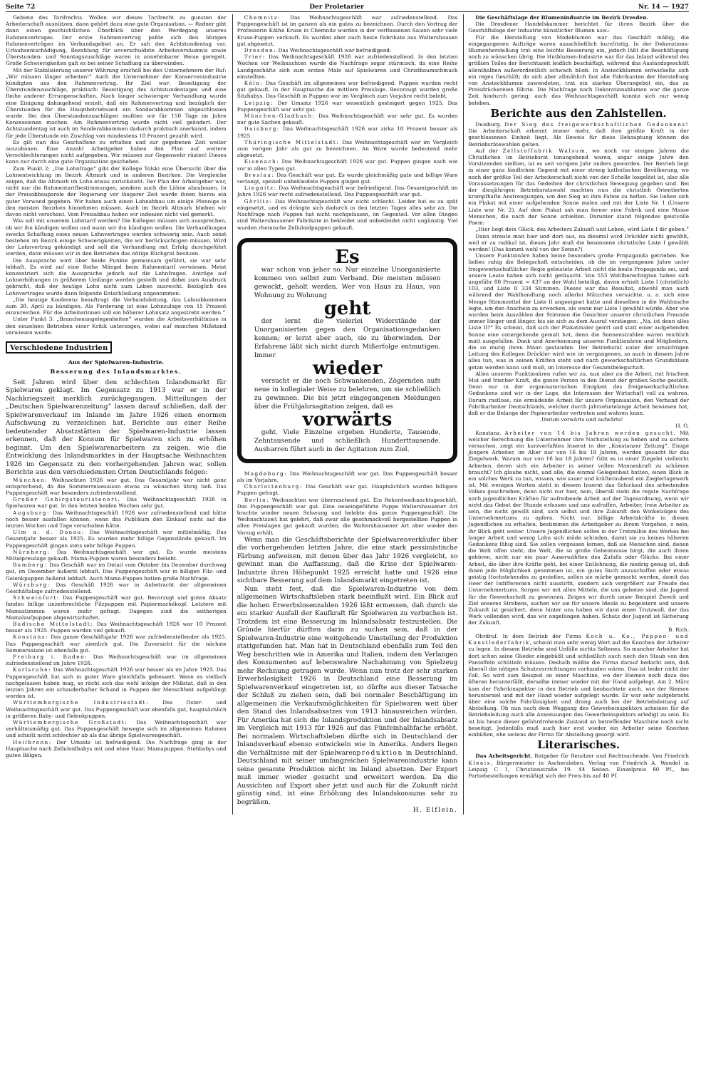Seite 72 Der Proletarier Nr. 14 — 1927
Gebiete des Tarifrechts. Wollen wir dieses Tarifrecht zu gunsten der Arbeiterschaft ausnützen, dann gehört dazu eine gute Organisation. — Redner gibt dann einen geschichtlichen Überblick über den Werdegang unseres Rahmenvertrages. Der erste Rahmenvertrag paßte sich den übrigen Rahmenverträgen im Verbandsgebiet an. Er sah den Achtstundentag vor. Urlaubsentschädigung, Bezahlung für unverschuldete Arbeitsversäumnis sowie Überstunden- und Sonntagszuschläge waren in annehmbarer Weise geregelt. Große Schwierigkeiten galt es bei seiner Schaffung zu überwinden.
Mit der Stabilisierung unserer Währung erscholl bei den Unternehmern der Ruf: „Wir müssen länger arbeiten!“ Auch die Unternehmer der Konservenindustrie kündigten uns den Rahmenvertrag. Ihr Ziel war: Beseitigung der Überstundenzuschläge, praktisch: Beseitigung des Achtstundentages und eine Reihe anderer Errungenschaften. Nach langer schwieriger Verhandlung wurde eine Einigung dahingehend erzielt, daß ein Rahmenvertrag und bezüglich der Überstunden für die Hauptbetriebszeit ein Sonderabkommen abgeschlossen wurde. Bei den Überstundenzuschlägen mußten wir für 150 Tage im Jahre Konzessionen machen. Am Rahmenvertrag wurde nicht viel geändert. Der Achtstundentag ist auch im Sonderabkommen dadurch praktisch anerkannt, indem für jede Überstunde ein Zuschlag von mindestens 10 Prozent gezahlt wird.
Es gilt nun das Geschaffene zu erhalten und zur gegebenen Zeit weiter auszubauen. Eine Anzahl Arbeitgeber haben den Plan auf weitere Verschlechterungen nicht aufgegeben. Wir müssen zur Gegenwehr rüsten! Dieses kann nur durch eine gute Organisation geschehen.
Zum Punkt 2: „Die Lohnfrage“ gibt der Kollege Tolski eine Übersicht über die Lohnentwicklung im Bezirk Altmark und in anderen Bezirken. Die Vergleiche zeigen, daß die Altmark im Lohn etwas zurücksteht. Der Plan der Arbeitgeber war, nicht nur die Rahmentarifbestimmungen, sondern auch die Löhne abzubauen. In der Preisabbauparole der Regierung vor längerer Zeit wurde ihnen hierzu ein guter Vorwand gegeben. Wir haben auch einen Lohnabbau um einige Pfennige in den meisten Bezirken hinnehmen müssen. Auch im Bezirk Altmark blieben wir davon nicht verschont. Vom Preisabbau haben wir indessen nicht viel gemerkt.
Was soll mit unserem Lohntarif werden? Die Kollegen müssen sich aussprechen, ob wir ihn kündigen wollen und wann wir ihn kündigen wollen. Die Verhandlungen zwecks Schaffung eines neuen Lohnvertrages werden schwierig sein. Auch sonst bestehen im Bezirk einige Schwierigkeiten, die wir berücksichtigen müssen. Wird der Lohnvertrag gekündigt und soll die Verhandlung mit Erfolg durchgeführt werden, dann müssen wir in den Betrieben das nötige Rückgrat besitzen.
Die Aussprache wird über beide Punkte gemeinsam geführt, sie war sehr lebhaft. Es wird auf eine Reihe Mängel beim Rahmentarif verwiesen. Meist konzentriert sich die Aussprache jedoch auf die Lohnfragen. Anträge auf Lohnerhöhungen in größerem Umfange werden gestellt und dabei zum Ausdruck gebracht, daß der heutige Lohn nicht zum Leben ausreicht. Bezüglich des Lohnvertrages wurde dann folgende Entschließung angenommen:
„Die heutige Konferenz beauftragt die Verbandsleitung, das Lohnabkommen zum 30. April zu kündigen. Als Forderung ist eine Lohnzulage von 15 Prozent einzureichen. Für die Arbeiterinnen soll ein höherer Lohnsatz angestrebt werden.“
Unter Punkt 3: „Branchenangelegenheiten“ wurden die Arbeitsverhältnisse in den einzelnen Betrieben einer Kritik unterzogen, wobei auf manchen Mißstand verwiesen wurde.
Verschiedene Industrien
Aus der Spielwaren-Industrie.
Besserung des Inlandsmarktes.
Seit Jahren wird über den schlechten Inlandsmarkt für Spielwaren geklagt. Im Gegensatz zu 1913 war er in der Nachkriegszeit merklich zurückgegangen. Mitteilungen der „Deutschen Spielwarenzeitung“ lassen darauf schließen, daß der Spielwarenverkauf im Inlande im Jahre 1926 einen enormen Aufschwung zu verzeichnen hat. Berichte aus einer Reihe bedeutender Absatzstätten der Spielwaren-Industrie lassen erkennen, daß der Konsum für Spielwaren sich zu erhöhen beginnt. Um den Spielwarenarbeitern zu zeigen, wie die Entwicklung des Inlandsmarktes in der Hauptsache Weihnachten 1926 im Gegensatz zu den vorhergehenden Jahren war, sollen Berichte aus den verschiedensten Orten Deutschlands folgen:
München: Weihnachten 1926 war gut. Das Gesamtjahr war nicht ganz entsprechend, da die Sommerreisesaison etwas zu wünschen übrig ließ. Das Puppengeschäft war besonders zufriedenstellend.
Großer Gebirgstouristenort: Das Weihnachtsgeschäft 1926 in Spielwaren war gut. In den letzten beiden Wochen sehr gut.
Augsburg: Das Weihnachtsgeschäft 1926 war zufriedenstellend und hätte noch besser ausfallen können, wenn das Publikum den Einkauf nicht auf die letzten Wochen und Tage verschoben hätte.
Ulm a. d. Donau: Das Weihnachtsgeschäft war mittelmäßig. Das Gesamtjahr besser als 1925. Es wurden mehr billige Gegenstände gekauft. Im Puppengeschäft gingen stets sehr billige Puppen.
Nürnberg: Das Weihnachtsgeschäft war gut. Es wurde meistens Mittelpreislage gekauft. Mama-Puppen waren besonders beliebt.
Bamberg: Das Geschäft war im Detail vom Oktober bis Dezember durchweg gut, im Dezember äußerst lebhaft. Das Puppengeschäft war in billigen Filz- und Gelenkpuppen äußerst lebhaft. Auch Mama-Puppen hatten große Nachfrage.
Würzburg: Das Geschäft 1926 war in Anbetracht der allgemeinen Geschäftslage zufriedenstellend.
Schweinfurt: Das Puppengeschäft war gut. Bevorzugt und guten Absatz fanden billige unzerbrechliche Filzpuppen mit Papiermachékopf. Letztere mit Mamastimmen waren mehr gefragt. Dagegen sind die seitherigen Mamalaufpuppen abgewirtschaftet.
Badische Mittelstadt: Das Weihnachtsgeschäft 1926 war 10 Prozent besser als 1925. Puppen wurden viel gekauft.
Konstanz: Das ganze Geschäftsjahr 1926 war zufriedenstellender als 1925. Das Puppengeschäft war ziemlich gut. Die Zuversicht für die nächste Sommersaison ist ebenfalls gut.
Freiburg i. Baden: Das Weihnachtsgeschäft war im allgemeinen zufriedenstellend im Jahre 1926.
Karlsruhe: Das Weihnachtsgeschäft 1926 war besser als im Jahre 1925. Das Puppengeschäft hat sich in guter Ware gleichfalls gebessert. Wenn es vielfach nachgelassen haben mag, so rächt sich das wohl infolge der Mißstat, daß in den letzten Jahren ein schauderhafter Schund in Puppen der Menschheit aufgehängt worden ist.
Württembergische Industriestadt: Das Oster- und Weihnachtsgeschäft war gut. Das Puppengeschäft war ebenfalls gut, hauptsächlich in größeren Baby- und Gelenkpuppen.
Württembergische Großstadt: Das Weihnachtsgeschäft war verhältnismäßig gut. Das Puppengeschäft bewegte sich im allgemeinen Rahmen und schnitt nicht schlechter ab als das übrige Spielwarengeschäft.
Heilbronn: Der Umsatz ist befriedigend. Die Nachfrage ging in der Hauptsache nach Zelluloidbabys mit und ohne Haar, Mamapuppen, Stehbabys und guten Bälgen.
Chemnitz: Das Weihnachtsgeschäft war zufriedenstellend. Das Puppengeschäft ist im ganzen als ein gutes zu bezeichnen. Durch den Vortrag der Professorin Käthe Kruse in Chemnitz wurden in der verflossenen Saison sehr viele Kruse-Puppen verkauft. Es wurden aber auch beste Fabrikate aus Waltershausen gut abgesetzt.
Dresden: Das Weihnachtsgeschäft war befriedigend.
Trier: Das Weihnachtsgeschäft 1926 war zufriedenstellend. In den letzten Wochen vor Weihnachten wurde die Nachfrage sogar stürmisch, da eine Reihe Landgeschäfte sich zum ersten Male auf Spielwaren und Christbaumschmuck einstellten.
Köln: Das Geschäft im allgemeinen war befriedigend. Puppen wurden recht gut gekauft. In der Hauptsache die mittlere Preislage. Bevorzugt wurden große Sitzbabys. Das Geschäft in Puppen war im Vergleich zum Vorjahre recht belebt.
Leipzig: Der Umsatz 1926 war wesentlich gesteigert gegen 1925. Das Puppengeschäft war sehr gut.
München-Gladbach: Das Weihnachtsgeschäft war sehr gut. Es wurden nur gute Sachen gekauft.
Duisburg: Das Weihnachtsgeschäft 1926 war zirka 10 Prozent besser als 1925.
Thüringische Mittelstadt: Das Weihnachtsgeschäft war im Vergleich zum vorigen Jahr als gut zu bezeichnen. An Ware wurde bedeutend mehr abgesetzt.
Eisenach: Das Weihnachtsgeschäft 1926 war gut. Puppen gingen nach wie vor in allen Typen gut.
Breslau: Das Geschäft war gut. Es wurde gleichmäßig gute und billige Ware verlangt, speziell unbekleidete Puppen gingen gut.
Liegnitz: Das Weihnachtsgeschäft war befriedigend. Das Gesamtgeschäft im Jahre 1926 war recht zufriedenstellend. Das Puppengeschäft war gut.
Görlitz: Das Weihnachtsgeschäft war nicht schlecht. Leider hat es zu spät eingesetzt, und es drängte sich dadurch in den letzten Tagen alles sehr an. Die Nachfrage nach Puppen hat nicht nachgelassen, im Gegenteil. Vor allen Dingen sind Waltershausener Fabrikate in bekleidet und unbekleidet nicht ungünstig. Viel wurden rheinische Zelluloidpuppen gekauft.
Es
war schon von jeher so: Nur einzelne Unorganisierte kommen von selbst zum Verband. Die meisten müssen geweckt, geholt werden. Wer von Haus zu Haus, von Wohnung zu Wohnung
geht
der lernt die vielerlei Widerstände der Unorganisierten gegen den Organisationsgedanken kennen; er lernt aber auch, sie zu überwinden. Der Erfahrene läßt sich nicht durch Mißerfolge entmutigen. Immer
wieder
versucht er die noch Schwankenden, Zögernden aufs neue in kollegialer Weise zu belehren, um sie schließlich zu gewinnen. Die bis jetzt eingegangenen Meldungen über die Frühjahrsagitation zeigen, daß es
vorwärts
geht. Viele Einzelne ergeben Hunderte, Tausende, Zehntausende und schließlich Hunderttausende. Ausharren führt auch in der Agitation zum Ziel.
Magdeburg: Das Weihnachtsgeschäft war gut. Das Puppengeschäft besser als im Vorjahre.
Charlottenburg: Das Geschäft war gut. Hauptsächlich wurden billigere Puppen gefragt.
Berlin: Weihnachten war überraschend gut. Ein Rekordweihnachtsgeschäft. Das Puppengeschäft war gut. Eine neueingeführte Puppe Waltershausener Art brachte wieder neuen Schwung und belebte das ganze Puppengeschäft. Die Weihnachtszeit hat gelehrt, daß zwar alle geschmackvoll hergestellten Puppen in allen Preislagen gut gekauft wurden, die Waltershausener Art aber wieder den Vorzug erhält.
Wenn man die Geschäftsberichte der Spielwarenverkäufer über die vorhergehenden letzten Jahre, die eine stark pessimistische Färbung aufweisen, mit denen über das Jahr 1926 vergleicht, so gewinnt man die Auffassung, daß die Krise der Spielwaren-Industrie ihren Höhepunkt 1925 erreicht hatte und 1926 eine sichtbare Besserung auf dem Inlandsmarkt eingetreten ist.
Nun steht fest, daß die Spielwaren-Industrie von dem allgemeinen Wirtschaftsleben stark beeinflußt wird. Ein Blick auf die hohen Erwerbslosenzahlen 1926 läßt ermessen, daß durch sie ein starker Ausfall der Kaufkraft für Spielwaren zu verbuchen ist. Trotzdem ist eine Besserung im Inlandsabsatz festzustellen. Die Gründe hierfür dürften darin zu suchen sein, daß in der Spielwaren-Industrie eine weitgehende Umstellung der Produktion stattgefunden hat. Man hat in Deutschland ebenfalls zum Teil den Weg beschritten wie in Amerika und Italien, indem den Verlangen des Konsumenten auf lebenswahre Nachahmung von Spielzeug mehr Rechnung getragen wurde. Wenn nun trotz der sehr starken Erwerbslosigkeit 1926 in Deutschland eine Besserung im Spielwarenverkauf eingetreten ist, so dürfte aus dieser Tatsache der Schluß zu ziehen sein, daß bei normaler Beschäftigung im allgemeinen die Verkaufsmöglichkeiten für Spielwaren weit über den Stand des Inlandsabsatzes von 1913 hinausreichen würden. Für Amerika hat sich die Inlandsproduktion und der Inlandsabsatz im Vergleich mit 1913 für 1926 auf das Fünfeinhalbfache erhöht. Bei normalem Wirtschaftsleben dürfte sich in Deutschland der Inlandsverkauf ebenso entwickeln wie in Amerika. Anders liegen die Verhältnisse mit der Spielwarenproduktion in Deutschland. Deutschland mit seiner umfangreichen Spielwarenindustrie kann seine gesamte Produktion nicht im Inland absetzen. Der Export muß immer wieder gesucht und erweitert werden. Da die Aussichten auf Export aber jetzt und auch für die Zukunft nicht günstig sind, ist eine Erhöhung des Inlandskonsums sehr zu begrüßen.
H. Elflein.
Die Geschäftslage der Blumenindustrie im Bezirk Dresden.
Die Dresdener Handelskammer berichtet für ihren Bezirk über die Geschäftslage der Industrie künstlicher Blumen usw.:
Für die Herstellung von Modeblumen war das Geschäft mäßig; die eingegangenen Aufträge waren ausschließlich kurzfristig. In der Dekorations-Blumenherstellung trat eine leichte Besserung ein, jedoch läßt die Beschäftigung noch zu wünschen übrig. Die Hutblumen-Industrie war für das Inland während des größten Teiles der Berichtszeit leidlich beschäftigt, während das Auslandsgeschäft allenthalben außerordentlich schwach blieb. In Ansteckblumen entwickelte sich ein reges Geschäft; da sich aber allmählich fast alle Fabrikanten der Herstellung von Ansteckblumen zuwendeten, trat ein starkes Überangebot ein, das zu Preisdrückereien führte. Die Nachfrage nach Dekorationsblumen war die ganze Zeit hindurch gering; auch das Weihnachtsgeschäft konnte sich nur wenig beleben.
Berichte aus den Zahlstellen.
Duisburg. Der Sieg des freigewerkschaftlichen Gedankens! Die Arbeiterschaft erkennt immer mehr, daß ihre größte Kraft in der geschlossenen Einheit liegt. Als Beweis für diese Behauptung können die Betriebsrätewahlen gelten.
Auf der Zellstoffabrik Walsum, wo noch vor einigen Jahren die Christlichen im Betriebsrat tonangebend waren, sogar einige Jahre den Vorsitzenden stellten, ist es seit vorigem Jahr anders geworden. Der Betrieb liegt in einer ganz ländlichen Gegend mit einer streng katholischen Bevölkerung, wo noch der größte Teil der Arbeiterschaft nicht von der Scholle losgelöst ist, also alle Voraussetzungen für das Gedeihen der christlichen Bewegung gegeben sind. Bei der diesjährigen Betriebsratswahl machten nun die christlich Orientierten krampfhafte Anstrengungen, um den Sieg an ihre Fahne zu heften. Sie ließen sich ein Plakat mit einer aufgehenden Sonne malen und mit der Liste Nr. 1 (Unsere Liste war Nr. 2). Auf dem Plakat sah man ferner eine Fabrik und eine Masse Menschen, die nach der Sonne schielten. Darunter stand folgendes geistvolle Poem:
„Hier liegt dein Glück, des Arbeiters Zukunft und Leben, wird Liste I dir geben.“
Dann streute man hier und dort aus, na diesmal wird Drückler nicht gewählt, weil er zu radikal ist, dieses Jahr muß die besonnene christliche Liste I gewählt werden! (Das kommt wohl von der Sonne?)
Unsere Funktionäre haben keine besonders große Propaganda getrieben. Sie ließen ruhig die Belegschaft entscheiden, ob die im vergangenen Jahre unter freigewerkschaftlicher Regie geleistete Arbeit nicht die beste Propaganda sei, und unsere Leute haben sich nicht getäuscht. Von 553 Wahlberechtigten haben sich ungefähr 80 Prozent = 437 an der Wahl beteiligt, davon erhielt Liste I (christlich) 103, und Liste II 334 Stimmen. Dieses war das Resultat, obwohl man auch während der Wahlhandlung noch allerlei Mätzchen versuchte, u. a. sich eine Menge Stimmzettel der Liste II angeeignet hatte und dieselben in die Wahlnische legte, um den Anschein zu erwecken, als wenn nur Liste I gewählt würde. Aber wie wurden beim Auszählen der Stimmen die Gesichter unserer christlichen Freunde immer länger und länger, bis sie sich zu dem Ausruf verstiegen: „Na, ist denn alles Liste II?“ Es scheint, daß sich der Plakatmaler geirrt und statt einer aufgehenden Sonne eine untergehende gemalt hat, denn die Sonnenstrahlen waren reichlich matt ausgefallen. Dank und Anerkennung unseren Funktionären und Mitgliedern, die so mutig ihren Mann gestanden. Der Betriebsrat unter der umsichtigen Leitung des Kollegen Drückler wird wie im vergangenen, so auch in diesem Jahre alles tun, was in seinen Kräften steht und nach gewerkschaftlichen Grundsätzen getan werden kann und muß, im Interesse der Gesamtbelegschaft.
Allen unseren Funktionären rufen wir zu, nun aber an die Arbeit, mit frischem Mut und frischer Kraft, die ganze Person in den Dienst der großen Sache gestellt. Denn nur in der organisatorischen Einigkeit des freigewerkschaftlichen Gedankens sind wir in der Lage, die Interessen der Wirtschaft voll zu wahren. Darum rastlose, nie ermüdende Arbeit für unsere Organisation, den Verband der Fabrikarbeiter Deutschlands, welcher durch jahrzehntelange Arbeit bewiesen hat, daß er die Belange der Papierarbeiter vertreten und wahren kann.
Darum vorwärts und aufwärts!
H. G.
Konstanz. Arbeiter von 14 bis Jahren werden gesucht. Mit welcher Berechnung die Unternehmer ihre Nachstellung zu heben und zu sichern versuchen, zeigt ein kurzverfaßtes Inserat in der „Konstanzer Zeitung“. Einige jüngere Arbeiter, im Alter nur von 16 bis 18 Jahren, werden gesucht für das Ziegelwerk. Warum nur von 16 bis 18 Jahren? Gibt es in einer Ziegelei vielleicht Arbeiten, deren sich ein Arbeiter in seiner vollen Manneskraft zu schämen braucht? Ich glaube nicht, und alle, die einmal Gelegenheit hatten, einen Blick in ein solches Werk zu tun, wissen, wie sauer und kräfteraubend ein Zieglerlagewerk ist. Mit wenigen Worten steht in diesem Inserat das Schicksal des arbeitenden Volkes geschrieben, denn nicht nur hier, nein, überall steht die regste Nachfrage nach jugendlichen Kräften für aufreibende Arbeit auf der Tagesordnung, wenn wir nicht das Gebot der Stunde erfassen und uns aufraffen, Arbeiter, freie Arbeiter zu sein, die nicht gewillt sind, sich selbst und ihre Zukunft den Winkelzügen des Unternehmertums zu opfern. Nicht nur, billige Arbeitskräfte in diesen Jugendlichen zu erhalten, bestimmen die Arbeitgeber zu ihrem Vorgehen, o nein, ihr Blick geht weiter. Unsere Jugendlichen sollen in der Tretmühle des Werkes bei langer Arbeit und wenig Lohn sich müde schinden, damit sie zu keines höheren Gedankens fähig sind. Sie sollen vergessen lernen, daß sie Menschen sind, denen die Welt offen steht, die Welt, die so große Geheimnisse birgt, die auch ihnen gehören, nicht nur ein paar Auserwählten des Zufalls oder Glücks. Bei einer Arbeit, die über ihre Kräfte geht, bei einer Entlohnung, die niedrig genug ist, daß ihnen jede Möglichkeit genommen ist, ein gutes Buch anzuschaffen oder etwas geistig Hochstehendes zu genießen, sollen sie mürbe gemacht werden, damit das Heer der Indifferenten nicht ausstirbt, sondern sich vergrößert zur Freude des Unternehmertums. Sorgen wir mit allen Mitteln, die uns geboten sind, die Jugend für die Gewerkschaft zu gewinnen. Zeigen wir durch unser Beispiel Zweck und Ziel unseres Strebens, suchen wir sie für unsere Ideale zu begeistern und unsere Zukunft ist gesichert, denn hinter uns haben wir dann einen Trutzwall, der das Werk vollenden wird, das wir angefangen haben. Schutz der Jugend ist Sicherung der Zukunft.
B. Rich.
Ohrdruf. In dem Betrieb der Firma Koch u. Ko., Pappen- und Kunstlederfabrik, scheint man sehr wenig Wert auf die Knochen der Arbeiter zu legen. In diesem Betriebe sind Unfälle nichts Seltenes. So mancher Arbeiter hat dort schon seine Glieder eingebüßt und schließlich auch noch den Staub von den Pantoffeln schütteln müssen. Deshalb müßte die Firma darauf bedacht sein, daß überall die nötigen Schutzvorrichtungen vorhanden wären. Das ist leider nicht der Fall. So wird zum Beispiel an einer Maschine, wo der Riemen noch dazu des öfteren herunterfällt, derselbe immer wieder mit der Hand aufgelegt. Am 2. März kam der Fabrikinspektor in den Betrieb und beobachtete auch, wie der Riemen heruntersiel und mit der Hand wieder aufgelegt wurde. Er war sehr aufgebracht über eine solche Fahrlässigkeit und drang auch bei der Betriebsleitung auf Abstellung. Ob nun nach dem Weggang des Gewerbeinspektors scheinen für die Betriebsleitung auch alle Anweisungen des Gewerbeinspektors erledigt zu sein. Es ist bis heute dieser gefahrdrohende Zustand an betreffender Maschine noch nicht beseitigt. Jedenfalls muß auch hier erst wieder ein Arbeiter seine Knochen einbüßen, ehe seitens der Firma für Abstellung gesorgt wird.
Literarisches.
Das Arbeitsgericht, Ratgeber für Beisitzer und Rechtsuchende. Von Friedrich Kleeis, Bürgermeister in Aschersleben. Verlag von Friedrich A. Wondel in Leipzig C 1, Christianstraße 19. 44 Seiten. Einzelpreis 60 Pf., bei Partiebestellungen ermäßigt sich der Preis bis auf 40 Pf.